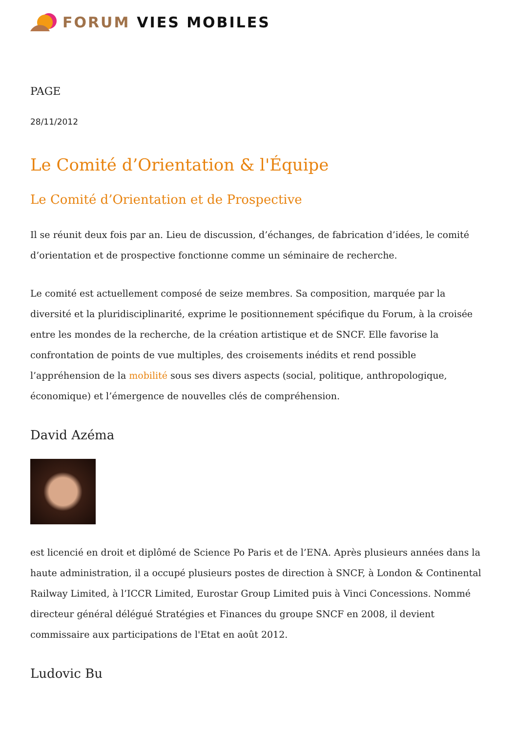FORUM VIES MOBILES
PAGE
28/11/2012
Le Comité d’Orientation & l'Équipe
Le Comité d’Orientation et de Prospective
Il se réunit deux fois par an. Lieu de discussion, d’échanges, de fabrication d’idées, le comité d’orientation et de prospective fonctionne comme un séminaire de recherche.
Le comité est actuellement composé de seize membres. Sa composition, marquée par la diversité et la pluridisciplinarité, exprime le positionnement spécifique du Forum, à la croisée entre les mondes de la recherche, de la création artistique et de SNCF. Elle favorise la confrontation de points de vue multiples, des croisements inédits et rend possible l’appréhension de la mobilité sous ses divers aspects (social, politique, anthropologique, économique) et l’émergence de nouvelles clés de compréhension.
David Azéma
est licencié en droit et diplômé de Science Po Paris et de l’ENA. Après plusieurs années dans la haute administration, il a occupé plusieurs postes de direction à SNCF, à London & Continental Railway Limited, à l’ICCR Limited, Eurostar Group Limited puis à Vinci Concessions. Nommé directeur général délégué Stratégies et Finances du groupe SNCF en 2008, il devient commissaire aux participations de l'Etat en août 2012.
Ludovic Bu